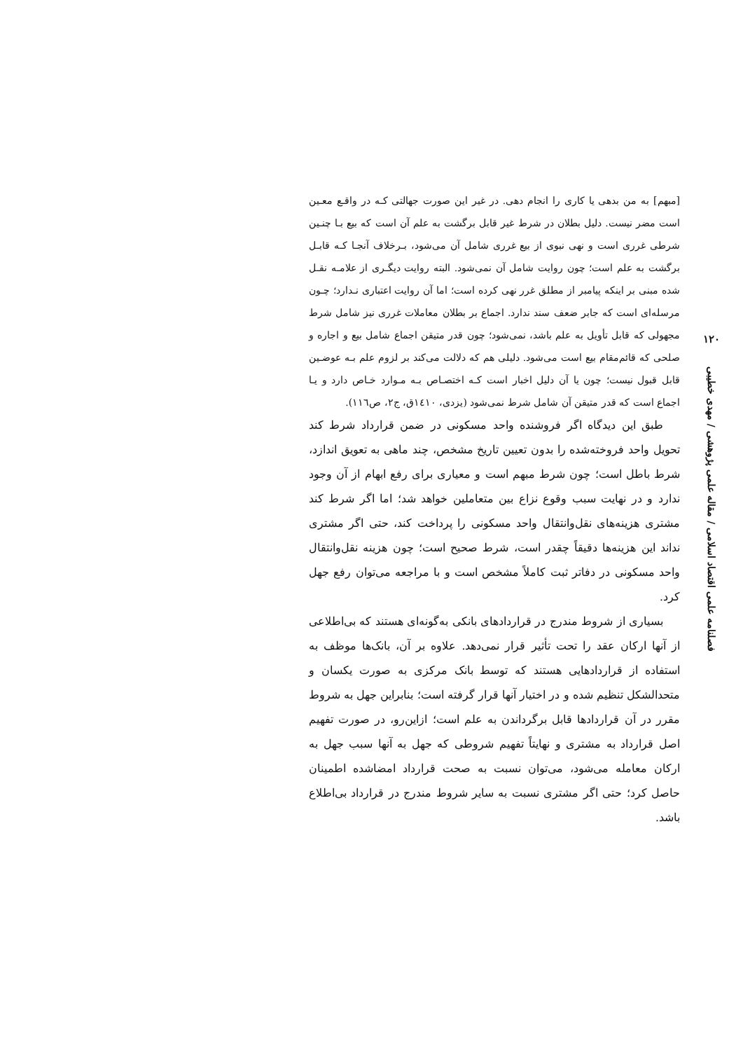۱۲۰
فصلنامه علمی اقتصاد اسلامی / مقاله علمی پژوهشی / مهدی خطیبی
[مبهم] به من بدهی یا کاری را انجام دهی. در غیر این صورت جهالتی کـه در واقـع معـین است مضر نیست. دلیل بطلان در شرط غیر قابل برگشت به علم آن است که بیع بـا چنـین شرطی غرری است و نهی نبوی از بیع غرری شامل آن می‌شود، بـرخلاف آنجـا کـه قابـل برگشت به علم است؛ چون روایت شامل آن نمی‌شود. البته روایت دیگـری از علامـه نقـل شده مبنی بر اینکه پیامبر از مطلق غرر نهی کرده است؛ اما آن روایت اعتباری نـدارد؛ چـون مرسله‌ای است که جابر ضعف سند ندارد. اجماع بر بطلان معاملات غرری نیز شامل شرط مجهولی که قابل تأویل به علم باشد، نمی‌شود؛ چون قدر متیقن اجماع شامل بیع و اجاره و صلحی که قائم‌مقام بیع است می‌شود. دلیلی هم که دلالت می‌کند بر لزوم علم بـه عوضـین قابل قبول نیست؛ چون یا آن دلیل اخبار است کـه اختصـاص بـه مـوارد خـاص دارد و یـا اجماع است که قدر متیقن آن شامل شرط نمی‌شود (یزدی، ۱٤۱۰ق، ج۲، ص۱۱٦).
طبق این دیدگاه اگر فروشنده واحد مسکونی در ضمن قرارداد شرط کند تحویل واحد فروخته‌شده را بدون تعیین تاریخ مشخص، چند ماهی به تعویق اندازد، شرط باطل است؛ چون شرط مبهم است و معیاری برای رفع ابهام از آن وجود ندارد و در نهایت سبب وقوع نزاع بین متعاملین خواهد شد؛ اما اگر شرط کند مشتری هزینه‌های نقل‌وانتقال واحد مسکونی را پرداخت کند، حتی اگر مشتری نداند این هزینه‌ها دقیقاً چقدر است، شرط صحیح است؛ چون هزینه نقل‌وانتقال واحد مسکونی در دفاتر ثبت کاملاً مشخص است و با مراجعه می‌توان رفع جهل کرد.
بسیاری از شروط مندرج در قراردادهای بانکی به‌گونه‌ای هستند که بی‌اطلاعی از آنها ارکان عقد را تحت تأثیر قرار نمی‌دهد. علاوه بر آن، بانک‌ها موظف به استفاده از قراردادهایی هستند که توسط بانک مرکزی به صورت یکسان و متحدالشکل تنظیم شده و در اختیار آنها قرار گرفته است؛ بنابراین جهل به شروط مقرر در آن قراردادها قابل برگرداندن به علم است؛ ازاین‌رو، در صورت تفهیم اصل قرارداد به مشتری و نهایتاً تفهیم شروطی که جهل به آنها سبب جهل به ارکان معامله می‌شود، می‌توان نسبت به صحت قرارداد امضاشده اطمینان حاصل کرد؛ حتی اگر مشتری نسبت به سایر شروط مندرج در قرارداد بی‌اطلاع باشد.